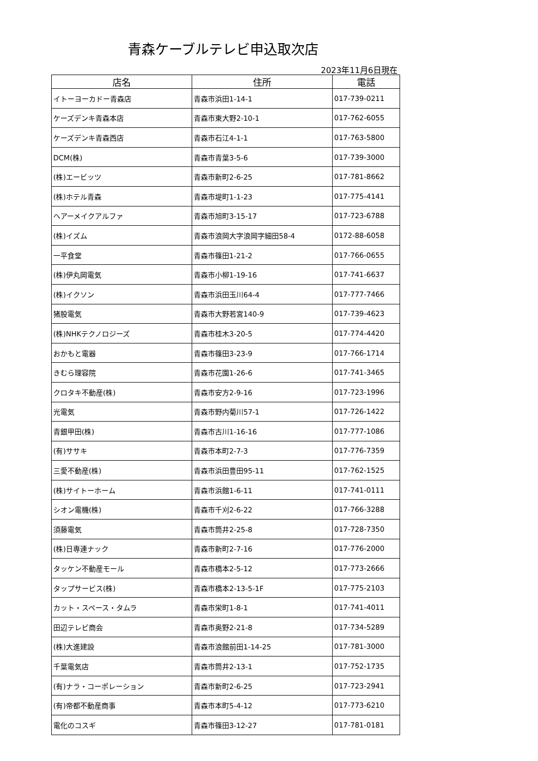青森ケーブルテレビ申込取次店
2023年11月6日現在
| 店名 | 住所 | 電話 |
| --- | --- | --- |
| イトーヨーカドー青森店 | 青森市浜田1-14-1 | 017-739-0211 |
| ケーズデンキ青森本店 | 青森市東大野2-10-1 | 017-762-6055 |
| ケーズデンキ青森西店 | 青森市石江4-1-1 | 017-763-5800 |
| DCM(株) | 青森市青葉3-5-6 | 017-739-3000 |
| (株)エービッツ | 青森市新町2-6-25 | 017-781-8662 |
| (株)ホテル青森 | 青森市堤町1-1-23 | 017-775-4141 |
| ヘアーメイクアルファ | 青森市旭町3-15-17 | 017-723-6788 |
| (株)イズム | 青森市浪岡大字浪岡字細田58-4 | 0172-88-6058 |
| 一平食堂 | 青森市篠田1-21-2 | 017-766-0655 |
| (株)伊丸岡電気 | 青森市小柳1-19-16 | 017-741-6637 |
| (株)イクソン | 青森市浜田玉川64-4 | 017-777-7466 |
| 猪股電気 | 青森市大野若宮140-9 | 017-739-4623 |
| (株)NHKテクノロジーズ | 青森市桂木3-20-5 | 017-774-4420 |
| おかもと電器 | 青森市篠田3-23-9 | 017-766-1714 |
| きむら理容院 | 青森市花園1-26-6 | 017-741-3465 |
| クロタキ不動産(株) | 青森市安方2-9-16 | 017-723-1996 |
| 光電気 | 青森市野内菊川57-1 | 017-726-1422 |
| 青銀甲田(株) | 青森市古川1-16-16 | 017-777-1086 |
| (有)ササキ | 青森市本町2-7-3 | 017-776-7359 |
| 三愛不動産(株) | 青森市浜田豊田95-11 | 017-762-1525 |
| (株)サイトーホーム | 青森市浜館1-6-11 | 017-741-0111 |
| シオン電機(株) | 青森市千刈2-6-22 | 017-766-3288 |
| 須藤電気 | 青森市筒井2-25-8 | 017-728-7350 |
| (株)日専連ナック | 青森市新町2-7-16 | 017-776-2000 |
| タッケン不動産モール | 青森市橋本2-5-12 | 017-773-2666 |
| タップサービス(株) | 青森市橋本2-13-5-1F | 017-775-2103 |
| カット・スペース・タムラ | 青森市栄町1-8-1 | 017-741-4011 |
| 田辺テレビ商会 | 青森市奥野2-21-8 | 017-734-5289 |
| (株)大進建設 | 青森市浪館前田1-14-25 | 017-781-3000 |
| 千葉電気店 | 青森市筒井2-13-1 | 017-752-1735 |
| (有)ナラ・コーポレーション | 青森市新町2-6-25 | 017-723-2941 |
| (有)帝都不動産商事 | 青森市本町5-4-12 | 017-773-6210 |
| 電化のコスギ | 青森市篠田3-12-27 | 017-781-0181 |